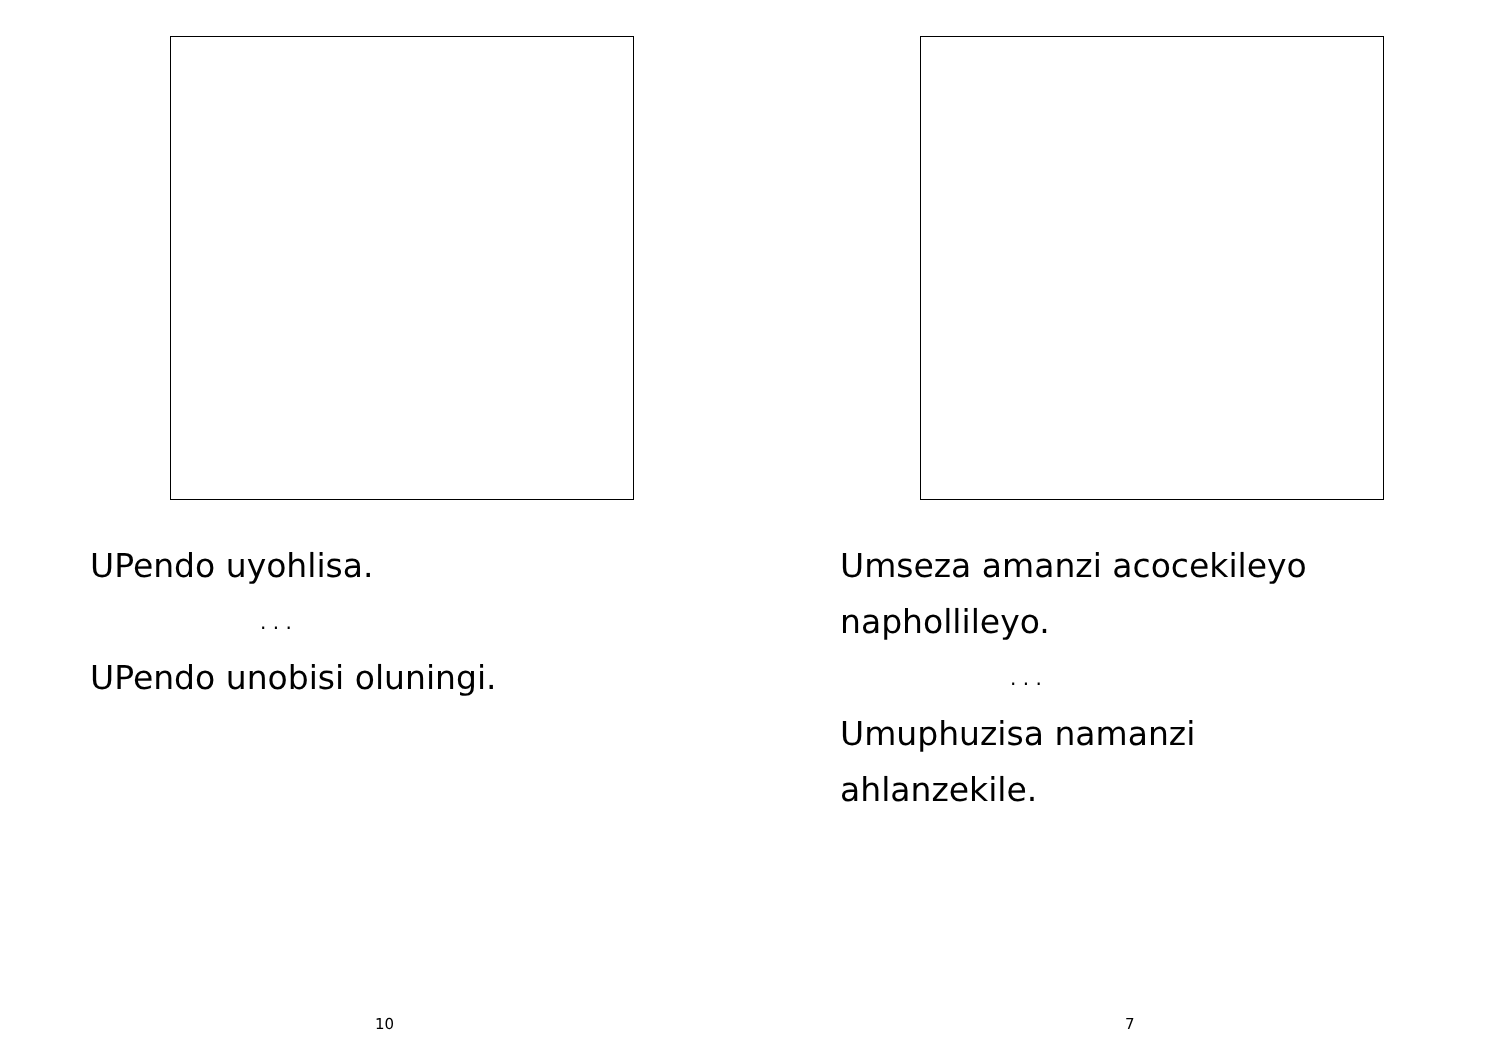UPendo uyohlisa.
. . .
UPendo unobisi oluningi.
10
Umseza amanzi acocekileyo
naphollileyo.
. . .
Umuphuzisa namanzi
ahlanzekile.
7